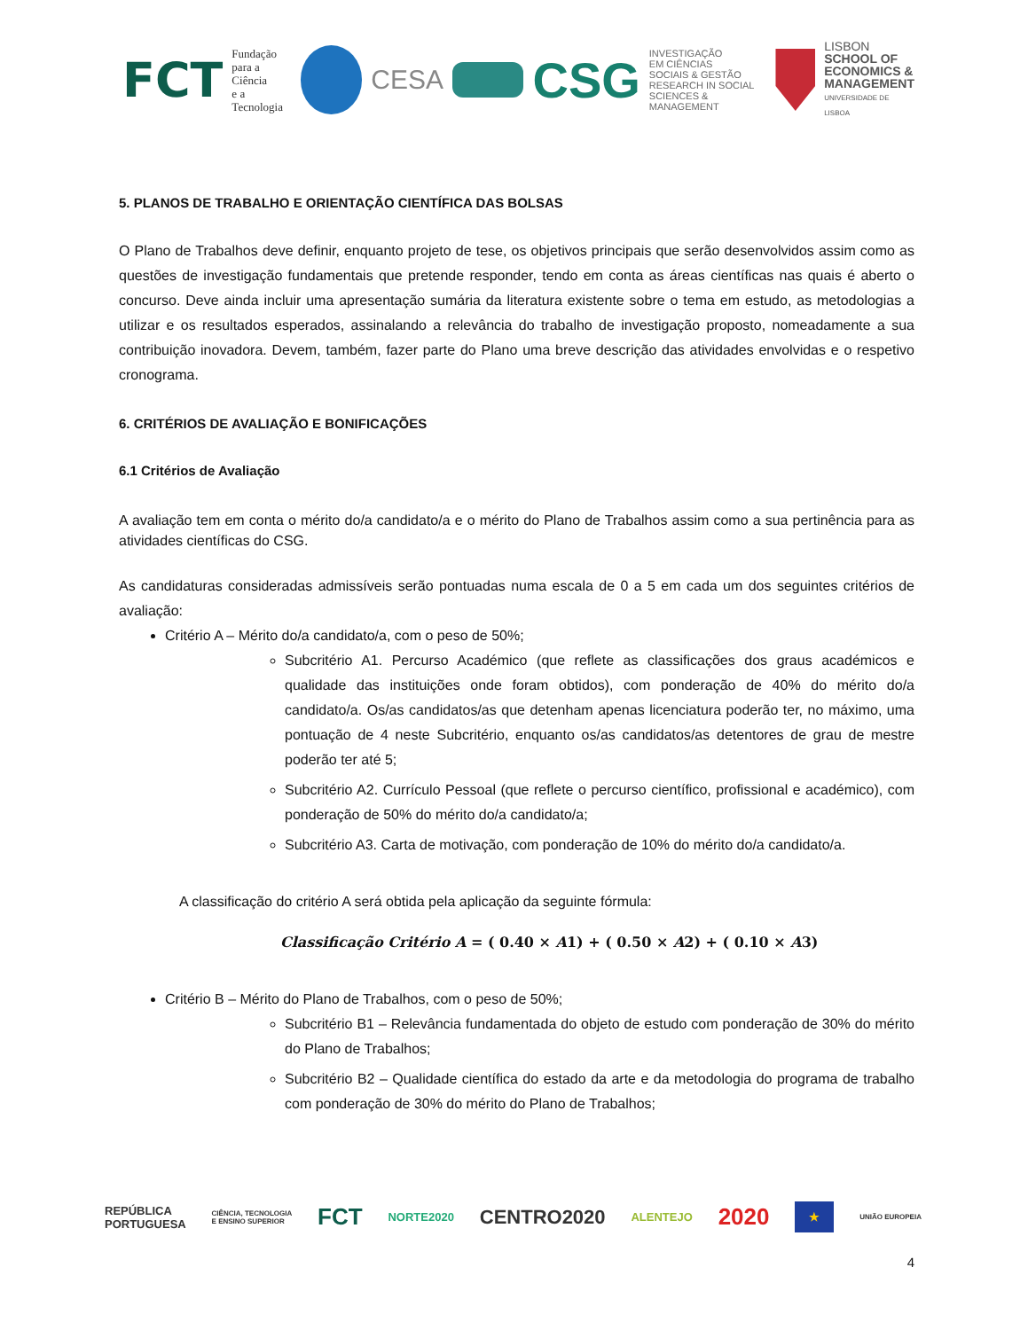FCT Fundação
para a Ciência
e a Tecnologia
CESA CSG INVESTIGAÇÃO
EM CIÊNCIAS
SOCIAIS & GESTÃO
RESEARCH IN SOCIAL
SCIENCES & MANAGEMENT
LISBON
SCHOOL OF
ECONOMICS &
MANAGEMENT
UNIVERSIDADE DE LISBOA
5. PLANOS DE TRABALHO E ORIENTAÇÃO CIENTÍFICA DAS BOLSAS
O Plano de Trabalhos deve definir, enquanto projeto de tese, os objetivos principais que serão desenvolvidos assim como as questões de investigação fundamentais que pretende responder, tendo em conta as áreas científicas nas quais é aberto o concurso. Deve ainda incluir uma apresentação sumária da literatura existente sobre o tema em estudo, as metodologias a utilizar e os resultados esperados, assinalando a relevância do trabalho de investigação proposto, nomeadamente a sua contribuição inovadora. Devem, também, fazer parte do Plano uma breve descrição das atividades envolvidas e o respetivo cronograma.
6. CRITÉRIOS DE AVALIAÇÃO E BONIFICAÇÕES
6.1 Critérios de Avaliação
A avaliação tem em conta o mérito do/a candidato/a e o mérito do Plano de Trabalhos assim como a sua pertinência para as atividades científicas do CSG.
As candidaturas consideradas admissíveis serão pontuadas numa escala de 0 a 5 em cada um dos seguintes critérios de avaliação:
Critério A – Mérito do/a candidato/a, com o peso de 50%;
Subcritério A1. Percurso Académico (que reflete as classificações dos graus académicos e qualidade das instituições onde foram obtidos), com ponderação de 40% do mérito do/a candidato/a. Os/as candidatos/as que detenham apenas licenciatura poderão ter, no máximo, uma pontuação de 4 neste Subcritério, enquanto os/as candidatos/as detentores de grau de mestre poderão ter até 5;
Subcritério A2. Currículo Pessoal (que reflete o percurso científico, profissional e académico), com ponderação de 50% do mérito do/a candidato/a;
Subcritério A3. Carta de motivação, com ponderação de 10% do mérito do/a candidato/a.
A classificação do critério A será obtida pela aplicação da seguinte fórmula:
Classificação Critério A = ( 0.40 × A1) + ( 0.50 × A2) + ( 0.10 × A3)
Critério B – Mérito do Plano de Trabalhos, com o peso de 50%;
Subcritério B1 – Relevância fundamentada do objeto de estudo com ponderação de 30% do mérito do Plano de Trabalhos;
Subcritério B2 – Qualidade científica do estado da arte e da metodologia do programa de trabalho com ponderação de 30% do mérito do Plano de Trabalhos;
REPÚBLICA
PORTUGUESA CIÊNCIA, TECNOLOGIA
E ENSINO SUPERIOR FCT NORTE2020 CENTRO2020 ALENTEJO 2020 ★ UNIÃO EUROPEIA
4